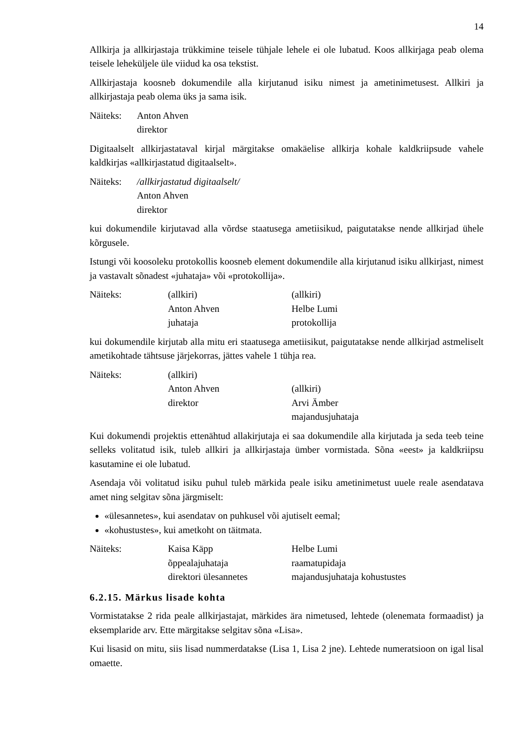14
Allkirja ja allkirjastaja trükkimine teisele tühjale lehele ei ole lubatud. Koos allkirjaga peab olema teisele leheküljele üle viidud ka osa tekstist.
Allkirjastaja koosneb dokumendile alla kirjutanud isiku nimest ja ametinimetusest. Allkiri ja allkirjastaja peab olema üks ja sama isik.
Näiteks: Anton Ahven
direktor
Digitaalselt allkirjastataval kirjal märgitakse omakäelise allkirja kohale kaldkriipsude vahele kaldkirjas «allkirjastatud digitaalselt».
Näiteks: /allkirjastatud digitaalselt/
Anton Ahven
direktor
kui dokumendile kirjutavad alla võrdse staatusega ametiisikud, paigutatakse nende allkirjad ühele kõrgusele.
Istungi või koosoleku protokollis koosneb element dokumendile alla kirjutanud isiku allkirjast, nimest ja vastavalt sõnadest «juhataja» või «protokollija».
Näiteks: (allkiri)
Anton Ahven
juhataja
(allkiri)
Helbe Lumi
protokollija
kui dokumendile kirjutab alla mitu eri staatusega ametiisikut, paigutatakse nende allkirjad astmeliselt ametikohtade tähtsuse järjekorras, jättes vahele 1 tühja rea.
Näiteks: (allkiri)
Anton Ahven
direktor
(allkiri)
Arvi Ämber
majandusjuhataja
Kui dokumendi projektis ettenähtud allakirjutaja ei saa dokumendile alla kirjutada ja seda teeb teine selleks volitatud isik, tuleb allkiri ja allkirjastaja ümber vormistada. Sõna «eest» ja kaldkriipsu kasutamine ei ole lubatud.
Asendaja või volitatud isiku puhul tuleb märkida peale isiku ametinimetust uuele reale asendatava amet ning selgitav sõna järgmiselt:
«ülesannetes», kui asendatav on puhkusel või ajutiselt eemal;
«kohustustes», kui ametkoht on täitmata.
Näiteks: Kaisa Käpp
õppealajuhataja
direktori ülesannetes
Helbe Lumi
raamatupidaja
majandusjuhataja kohustustes
6.2.15. Märkus lisade kohta
Vormistatakse 2 rida peale allkirjastajat, märkides ära nimetused, lehtede (olenemata formaadist) ja eksemplaride arv. Ette märgitakse selgitav sõna «Lisa».
Kui lisasid on mitu, siis lisad nummerdatakse (Lisa 1, Lisa 2 jne). Lehtede numeratsioon on igal lisal omaette.